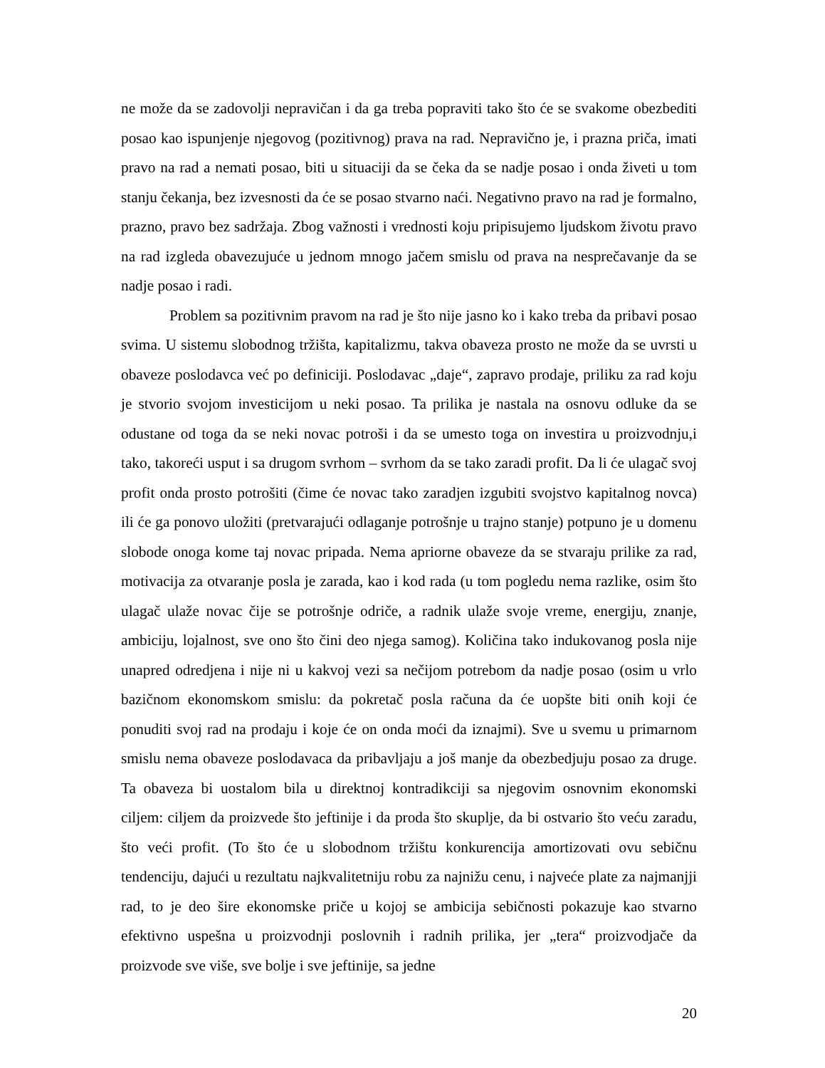ne može da se zadovolji nepravičan i da ga treba popraviti tako što će se svakome obezbediti posao kao ispunjenje njegovog (pozitivnog) prava na rad. Nepravično je, i prazna priča, imati pravo na rad a nemati posao, biti u situaciji da se čeka da se nadje posao i onda živeti u tom stanju čekanja, bez izvesnosti da će se posao stvarno naći. Negativno pravo na rad je formalno, prazno, pravo bez sadržaja. Zbog važnosti i vrednosti koju pripisujemo ljudskom životu pravo na rad izgleda obavezujuće u jednom mnogo jačem smislu od prava na nesprečavanje da se nadje posao i radi.
Problem sa pozitivnim pravom na rad je što nije jasno ko i kako treba da pribavi posao svima. U sistemu slobodnog tržišta, kapitalizmu, takva obaveza prosto ne može da se uvrsti u obaveze poslodavca već po definiciji. Poslodavac „daje“, zapravo prodaje, priliku za rad koju je stvorio svojom investicijom u neki posao. Ta prilika je nastala na osnovu odluke da se odustane od toga da se neki novac potroši i da se umesto toga on investira u proizvodnju,i tako, takoreći usput i sa drugom svrhom – svrhom da se tako zaradi profit. Da li će ulagač svoj profit onda prosto potrošiti (čime će novac tako zaradjen izgubiti svojstvo kapitalnog novca) ili će ga ponovo uložiti (pretvarajući odlaganje potrošnje u trajno stanje) potpuno je u domenu slobode onoga kome taj novac pripada. Nema apriorne obaveze da se stvaraju prilike za rad, motivacija za otvaranje posla je zarada, kao i kod rada (u tom pogledu nema razlike, osim što ulagač ulaže novac čije se potrošnje odriče, a radnik ulaže svoje vreme, energiju, znanje, ambiciju, lojalnost, sve ono što čini deo njega samog). Količina tako indukovanog posla nije unapred odredjena i nije ni u kakvoj vezi sa nečijom potrebom da nadje posao (osim u vrlo bazičnom ekonomskom smislu: da pokretač posla računa da će uopšte biti onih koji će ponuditi svoj rad na prodaju i koje će on onda moći da iznajmi). Sve u svemu u primarnom smislu nema obaveze poslodavaca da pribavljaju a još manje da obezbedjuju posao za druge. Ta obaveza bi uostalom bila u direktnoj kontradikciji sa njegovim osnovnim ekonomski ciljem: ciljem da proizvede što jeftinije i da proda što skuplje, da bi ostvario što veću zaradu, što veći profit. (To što će u slobodnom tržištu konkurencija amortizovati ovu sebičnu tendenciju, dajući u rezultatu najkvalitetniju robu za najnižu cenu, i najveće plate za najmanjji rad, to je deo šire ekonomske priče u kojoj se ambicija sebičnosti pokazuje kao stvarno efektivno uspešna u proizvodnji poslovnih i radnih prilika, jer „tera“ proizvodjače da proizvode sve više, sve bolje i sve jeftinije, sa jedne
20